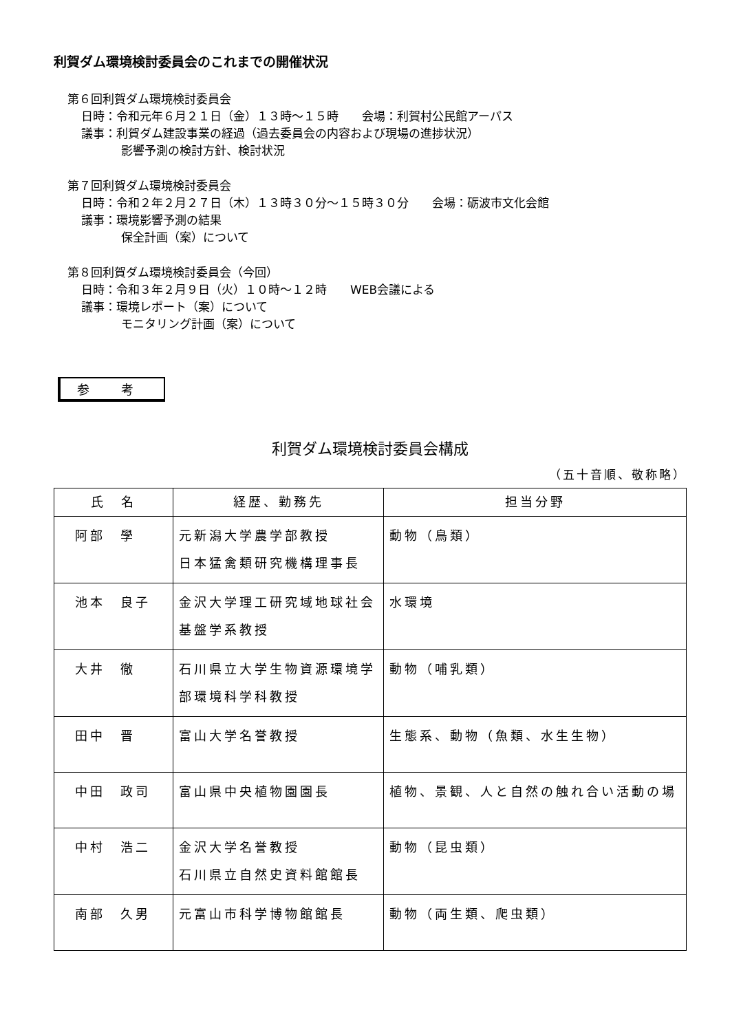利賀ダム環境検討委員会のこれまでの開催状況
第６回利賀ダム環境検討委員会
日時：令和元年６月２１日（金）１３時～１５時　　会場：利賀村公民館アーパス
議事：利賀ダム建設事業の経過（過去委員会の内容および現場の進捗状況）
影響予測の検討方針、検討状況
第７回利賀ダム環境検討委員会
日時：令和２年２月２７日（木）１３時３０分～１５時３０分　　会場：砺波市文化会館
議事：環境影響予測の結果
保全計画（案）について
第８回利賀ダム環境検討委員会（今回）
日時：令和３年２月９日（火）１０時～１２時　　WEB会議による
議事：環境レポート（案）について
モニタリング計画（案）について
参 考
利賀ダム環境検討委員会構成
（五十音順、敬称略）
| 氏 名 | 経歴、勤務先 | 担当分野 |
| --- | --- | --- |
| 阿部 學 | 元新潟大学農学部教授 日本猛禽類研究機構理事長 | 動物（鳥類） |
| 池本 良子 | 金沢大学理工研究域地球社会 基盤学系教授 | 水環境 |
| 大井 徹 | 石川県立大学生物資源環境学 部環境科学科教授 | 動物（哺乳類） |
| 田中 晋 | 富山大学名誉教授 | 生態系、動物（魚類、水生生物） |
| 中田 政司 | 富山県中央植物園園長 | 植物、景観、人と自然の触れ合い活動の場 |
| 中村 浩二 | 金沢大学名誉教授 石川県立自然史資料館館長 | 動物（昆虫類） |
| 南部 久男 | 元富山市科学博物館館長 | 動物（両生類、爬虫類） |